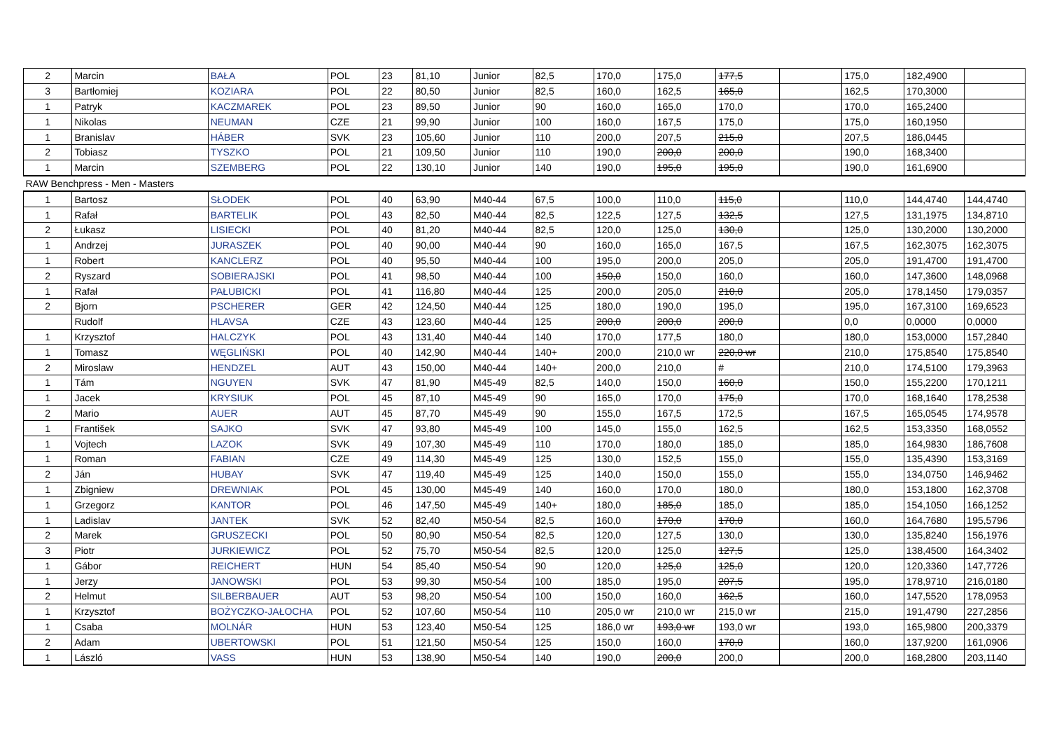| 2 | Marcin | BAŁA | POL | 23 | 81,10 | Junior | 82,5 | 170,0 | 175,0 | 177,5 | | 175,0 | 182,4900 | |
| 3 | Bartłomiej | KOZIARA | POL | 22 | 80,50 | Junior | 82,5 | 160,0 | 162,5 | 165,0 | | 162,5 | 170,3000 | |
| 1 | Patryk | KACZMAREK | POL | 23 | 89,50 | Junior | 90 | 160,0 | 165,0 | 170,0 | | 170,0 | 165,2400 | |
| 1 | Nikolas | NEUMAN | CZE | 21 | 99,90 | Junior | 100 | 160,0 | 167,5 | 175,0 | | 175,0 | 160,1950 | |
| 1 | Branislav | HÁBER | SVK | 23 | 105,60 | Junior | 110 | 200,0 | 207,5 | 215,0 | | 207,5 | 186,0445 | |
| 2 | Tobiasz | TYSZKO | POL | 21 | 109,50 | Junior | 110 | 190,0 | 200,0 | 200,0 | | 190,0 | 168,3400 | |
| 1 | Marcin | SZEMBERG | POL | 22 | 130,10 | Junior | 140 | 190,0 | 195,0 | 195,0 | | 190,0 | 161,6900 | |
| RAW Benchpress - Men - Masters | | | | | | | | | | | | | | |
| 1 | Bartosz | SŁODEK | POL | 40 | 63,90 | M40-44 | 67,5 | 100,0 | 110,0 | 115,0 | | 110,0 | 144,4740 | 144,4740 |
| 1 | Rafał | BARTELIK | POL | 43 | 82,50 | M40-44 | 82,5 | 122,5 | 127,5 | 132,5 | | 127,5 | 131,1975 | 134,8710 |
| 2 | Łukasz | LISIECKI | POL | 40 | 81,20 | M40-44 | 82,5 | 120,0 | 125,0 | 130,0 | | 125,0 | 130,2000 | 130,2000 |
| 1 | Andrzej | JURASZEK | POL | 40 | 90,00 | M40-44 | 90 | 160,0 | 165,0 | 167,5 | | 167,5 | 162,3075 | 162,3075 |
| 1 | Robert | KANCLERZ | POL | 40 | 95,50 | M40-44 | 100 | 195,0 | 200,0 | 205,0 | | 205,0 | 191,4700 | 191,4700 |
| 2 | Ryszard | SOBIERAJSKI | POL | 41 | 98,50 | M40-44 | 100 | 150,0 | 150,0 | 160,0 | | 160,0 | 147,3600 | 148,0968 |
| 1 | Rafał | PAŁUBICKI | POL | 41 | 116,80 | M40-44 | 125 | 200,0 | 205,0 | 210,0 | | 205,0 | 178,1450 | 179,0357 |
| 2 | Bjorn | PSCHERER | GER | 42 | 124,50 | M40-44 | 125 | 180,0 | 190,0 | 195,0 | | 195,0 | 167,3100 | 169,6523 |
| | Rudolf | HLAVSA | CZE | 43 | 123,60 | M40-44 | 125 | 200,0 | 200,0 | 200,0 | | 0,0 | 0,0000 | 0,0000 |
| 1 | Krzysztof | HALCZYK | POL | 43 | 131,40 | M40-44 | 140 | 170,0 | 177,5 | 180,0 | | 180,0 | 153,0000 | 157,2840 |
| 1 | Tomasz | WĘGLIŃSKI | POL | 40 | 142,90 | M40-44 | 140+ | 200,0 | 210,0 wr | 220,0 wr | | 210,0 | 175,8540 | 175,8540 |
| 2 | Miroslaw | HENDZEL | AUT | 43 | 150,00 | M40-44 | 140+ | 200,0 | 210,0 | # | | 210,0 | 174,5100 | 179,3963 |
| 1 | Tám | NGUYEN | SVK | 47 | 81,90 | M45-49 | 82,5 | 140,0 | 150,0 | 160,0 | | 150,0 | 155,2200 | 170,1211 |
| 1 | Jacek | KRYSIUK | POL | 45 | 87,10 | M45-49 | 90 | 165,0 | 170,0 | 175,0 | | 170,0 | 168,1640 | 178,2538 |
| 2 | Mario | AUER | AUT | 45 | 87,70 | M45-49 | 90 | 155,0 | 167,5 | 172,5 | | 167,5 | 165,0545 | 174,9578 |
| 1 | František | SAJKO | SVK | 47 | 93,80 | M45-49 | 100 | 145,0 | 155,0 | 162,5 | | 162,5 | 153,3350 | 168,0552 |
| 1 | Vojtech | LAZOK | SVK | 49 | 107,30 | M45-49 | 110 | 170,0 | 180,0 | 185,0 | | 185,0 | 164,9830 | 186,7608 |
| 1 | Roman | FABIAN | CZE | 49 | 114,30 | M45-49 | 125 | 130,0 | 152,5 | 155,0 | | 155,0 | 135,4390 | 153,3169 |
| 2 | Ján | HUBAY | SVK | 47 | 119,40 | M45-49 | 125 | 140,0 | 150,0 | 155,0 | | 155,0 | 134,0750 | 146,9462 |
| 1 | Zbigniew | DREWNIAK | POL | 45 | 130,00 | M45-49 | 140 | 160,0 | 170,0 | 180,0 | | 180,0 | 153,1800 | 162,3708 |
| 1 | Grzegorz | KANTOR | POL | 46 | 147,50 | M45-49 | 140+ | 180,0 | 185,0 | 185,0 | | 185,0 | 154,1050 | 166,1252 |
| 1 | Ladislav | JANTEK | SVK | 52 | 82,40 | M50-54 | 82,5 | 160,0 | 170,0 | 170,0 | | 160,0 | 164,7680 | 195,5796 |
| 2 | Marek | GRUSZECKI | POL | 50 | 80,90 | M50-54 | 82,5 | 120,0 | 127,5 | 130,0 | | 130,0 | 135,8240 | 156,1976 |
| 3 | Piotr | JURKIEWICZ | POL | 52 | 75,70 | M50-54 | 82,5 | 120,0 | 125,0 | 127,5 | | 125,0 | 138,4500 | 164,3402 |
| 1 | Gábor | REICHERT | HUN | 54 | 85,40 | M50-54 | 90 | 120,0 | 125,0 | 125,0 | | 120,0 | 120,3360 | 147,7726 |
| 1 | Jerzy | JANOWSKI | POL | 53 | 99,30 | M50-54 | 100 | 185,0 | 195,0 | 207,5 | | 195,0 | 178,9710 | 216,0180 |
| 2 | Helmut | SILBERBAUER | AUT | 53 | 98,20 | M50-54 | 100 | 150,0 | 160,0 | 162,5 | | 160,0 | 147,5520 | 178,0953 |
| 1 | Krzysztof | BOŻYCZKO-JAŁOCHA | POL | 52 | 107,60 | M50-54 | 110 | 205,0 wr | 210,0 wr | 215,0 wr | | 215,0 | 191,4790 | 227,2856 |
| 1 | Csaba | MOLNÁR | HUN | 53 | 123,40 | M50-54 | 125 | 186,0 wr | 193,0 wr | 193,0 wr | | 193,0 | 165,9800 | 200,3379 |
| 2 | Adam | UBERTOWSKI | POL | 51 | 121,50 | M50-54 | 125 | 150,0 | 160,0 | 170,0 | | 160,0 | 137,9200 | 161,0906 |
| 1 | László | VASS | HUN | 53 | 138,90 | M50-54 | 140 | 190,0 | 200,0 | 200,0 | | 200,0 | 168,2800 | 203,1140 |